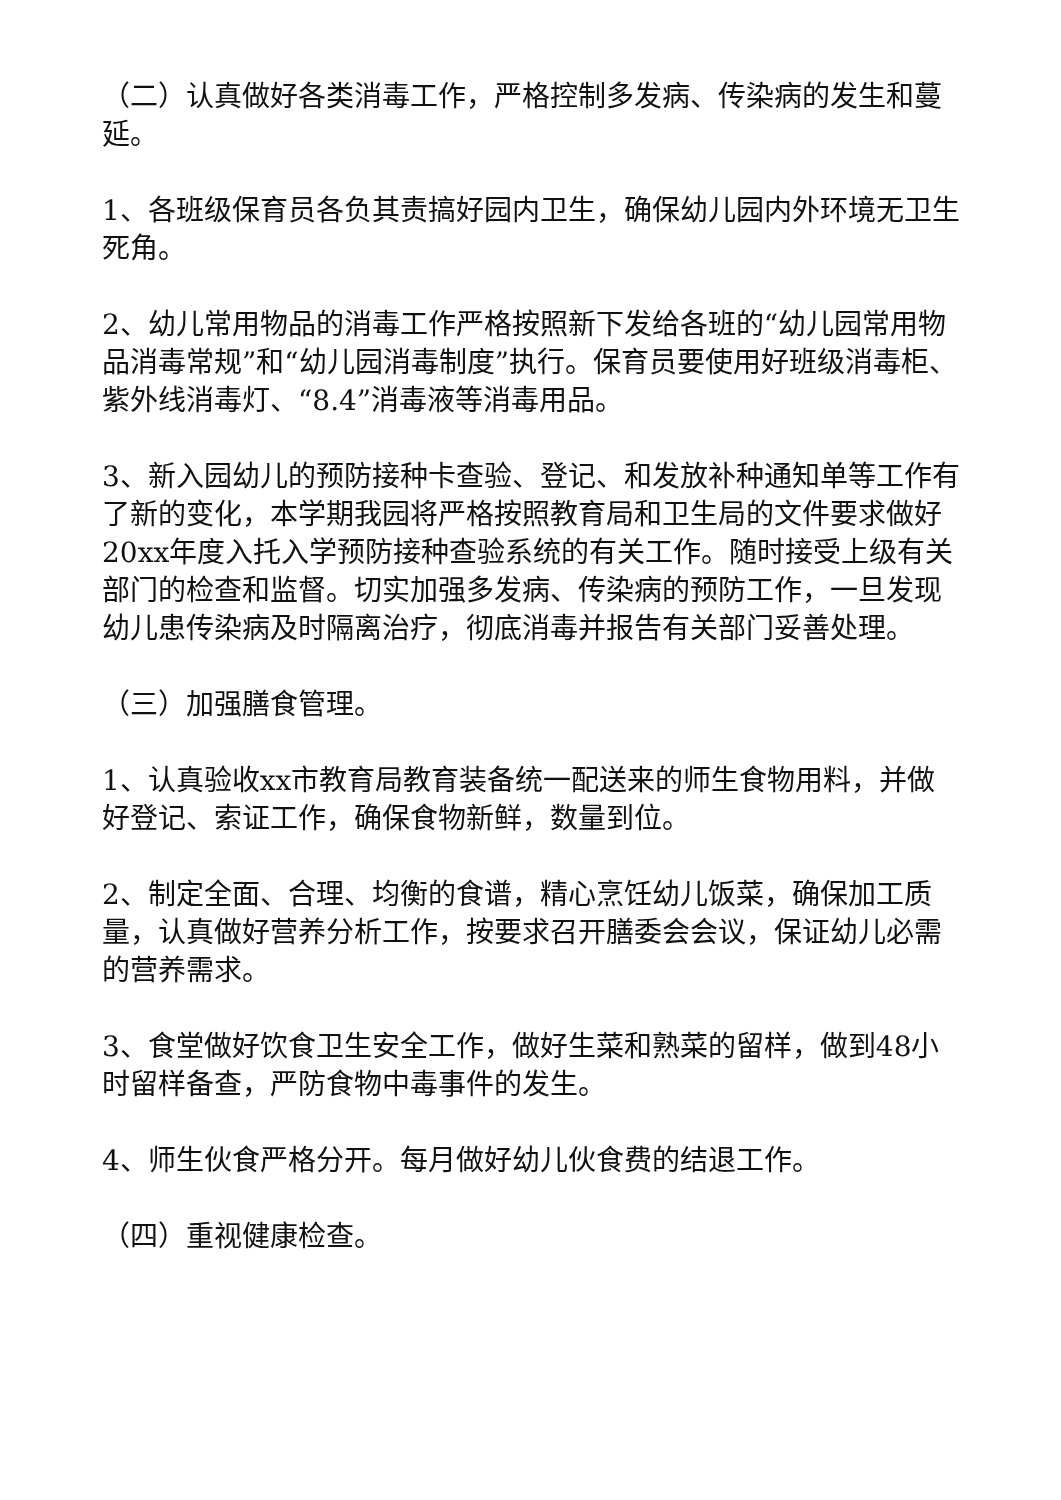（二）认真做好各类消毒工作，严格控制多发病、传染病的发生和蔓延。
1、各班级保育员各负其责搞好园内卫生，确保幼儿园内外环境无卫生死角。
2、幼儿常用物品的消毒工作严格按照新下发给各班的“幼儿园常用物品消毒常规”和“幼儿园消毒制度”执行。保育员要使用好班级消毒柜、紫外线消毒灯、“8.4”消毒液等消毒用品。
3、新入园幼儿的预防接种卡查验、登记、和发放补种通知单等工作有了新的变化，本学期我园将严格按照教育局和卫生局的文件要求做好20xx年度入托入学预防接种查验系统的有关工作。随时接受上级有关部门的检查和监督。切实加强多发病、传染病的预防工作，一旦发现幼儿患传染病及时隔离治疗，彻底消毒并报告有关部门妥善处理。
（三）加强膳食管理。
1、认真验收xx市教育局教育装备统一配送来的师生食物用料，并做好登记、索证工作，确保食物新鲜，数量到位。
2、制定全面、合理、均衡的食谱，精心烹饪幼儿饭菜，确保加工质量，认真做好营养分析工作，按要求召开膳委会会议，保证幼儿必需的营养需求。
3、食堂做好饮食卫生安全工作，做好生菜和熟菜的留样，做到48小时留样备查，严防食物中毒事件的发生。
4、师生伙食严格分开。每月做好幼儿伙食费的结退工作。
（四）重视健康检查。